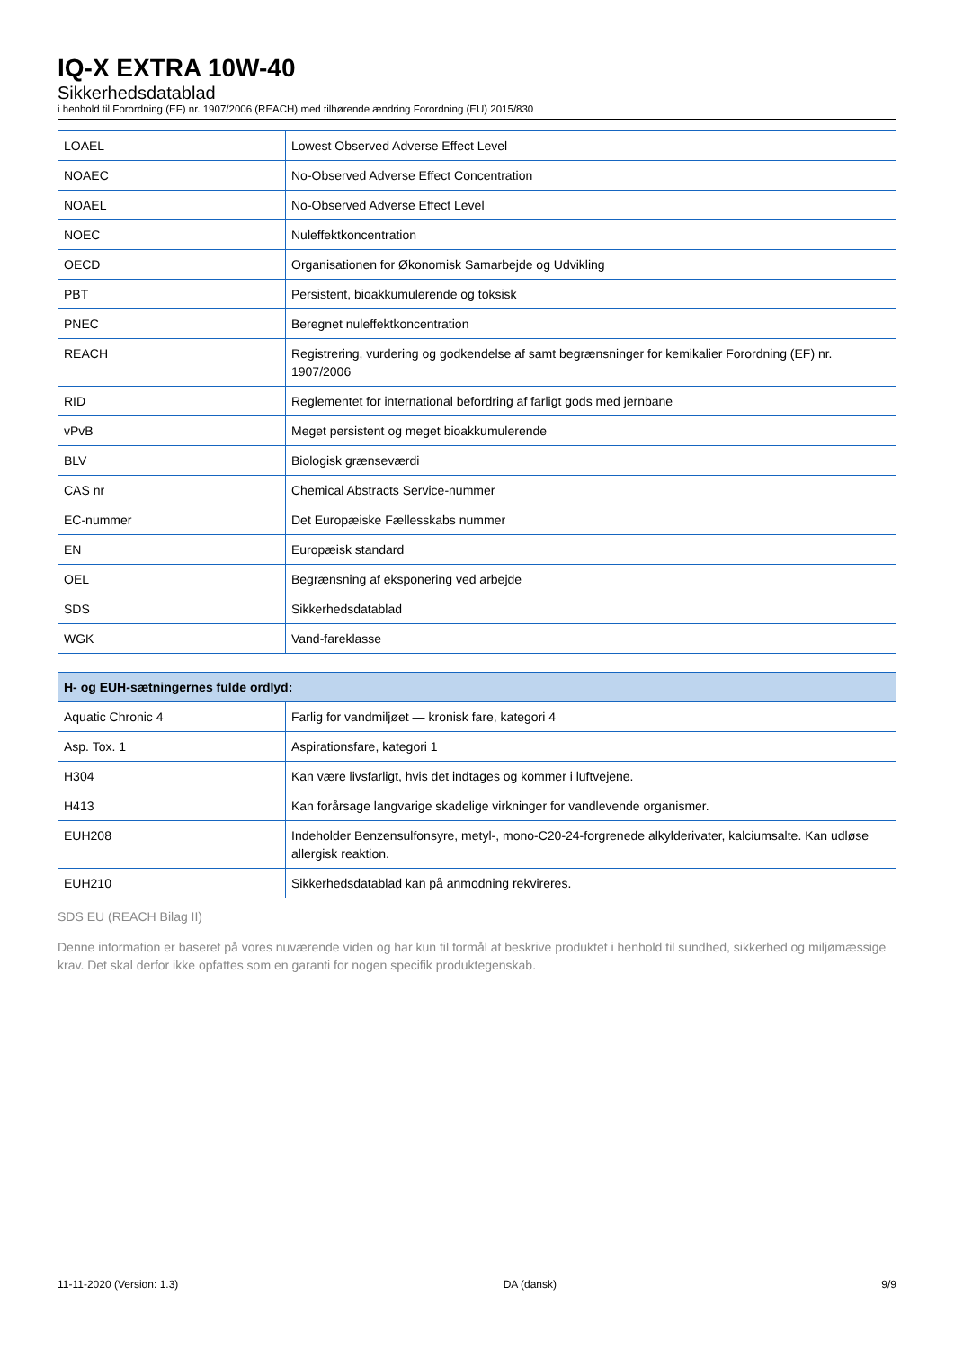IQ-X EXTRA 10W-40
Sikkerhedsdatablad
i henhold til Forordning (EF) nr. 1907/2006 (REACH) med tilhørende ændring Forordning (EU) 2015/830
| LOAEL | Lowest Observed Adverse Effect Level |
| NOAEC | No-Observed Adverse Effect Concentration |
| NOAEL | No-Observed Adverse Effect Level |
| NOEC | Nuleffektkoncentration |
| OECD | Organisationen for Økonomisk Samarbejde og Udvikling |
| PBT | Persistent, bioakkumulerende og toksisk |
| PNEC | Beregnet nuleffektkoncentration |
| REACH | Registrering, vurdering og godkendelse af samt begrænsninger for kemikalier Forordning (EF) nr. 1907/2006 |
| RID | Reglementet for international befordring af farligt gods med jernbane |
| vPvB | Meget persistent og meget bioakkumulerende |
| BLV | Biologisk grænseværdi |
| CAS nr | Chemical Abstracts Service-nummer |
| EC-nummer | Det Europæiske Fællesskabs nummer |
| EN | Europæisk standard |
| OEL | Begrænsning af eksponering ved arbejde |
| SDS | Sikkerhedsdatablad |
| WGK | Vand-fareklasse |
| H- og EUH-sætningernes fulde ordlyd: | |
| --- | --- |
| Aquatic Chronic 4 | Farlig for vandmiljøet — kronisk fare, kategori 4 |
| Asp. Tox. 1 | Aspirationsfare, kategori 1 |
| H304 | Kan være livsfarligt, hvis det indtages og kommer i luftvejene. |
| H413 | Kan forårsage langvarige skadelige virkninger for vandlevende organismer. |
| EUH208 | Indeholder Benzensulfonsyre, metyl-, mono-C20-24-forgrenede alkylderivater, kalciumsalte. Kan udløse allergisk reaktion. |
| EUH210 | Sikkerhedsdatablad kan på anmodning rekvireres. |
SDS EU (REACH Bilag II)
Denne information er baseret på vores nuværende viden og har kun til formål at beskrive produktet i henhold til sundhed, sikkerhed og miljømæssige krav. Det skal derfor ikke opfattes som en garanti for nogen specifik produktegenskab.
11-11-2020 (Version: 1.3) DA (dansk) 9/9